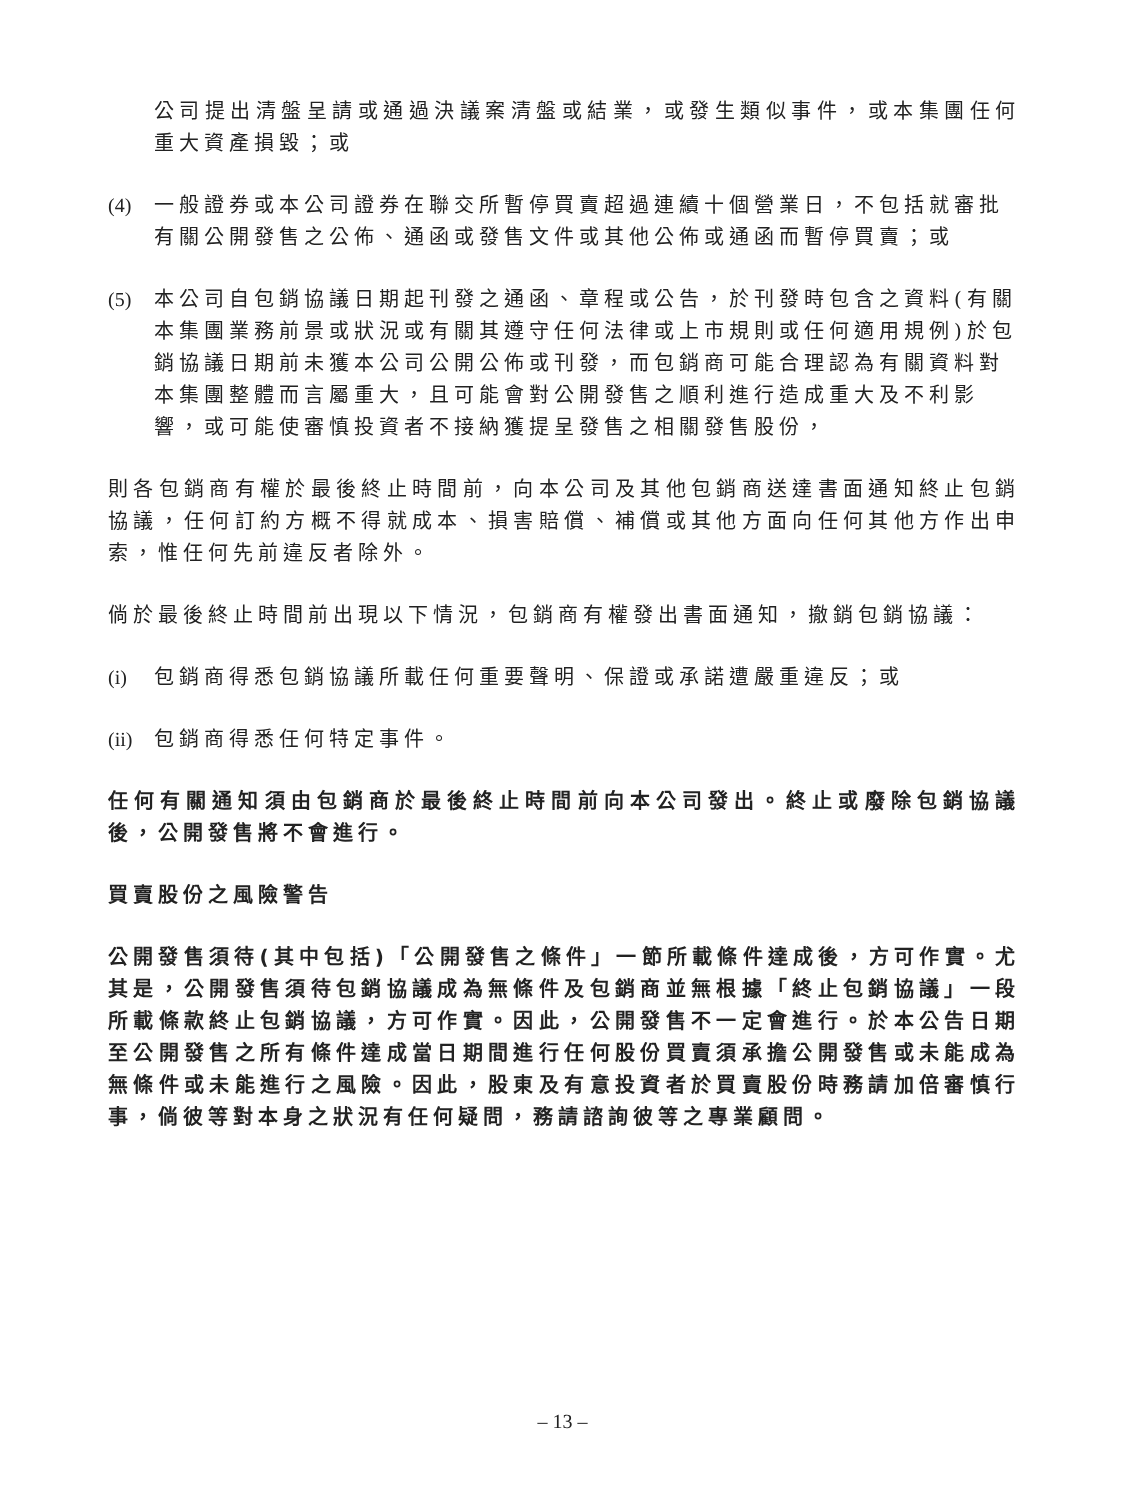公司提出清盤呈請或通過決議案清盤或結業，或發生類似事件，或本集團任何重大資產損毀；或
(4) 一般證券或本公司證券在聯交所暫停買賣超過連續十個營業日，不包括就審批有關公開發售之公佈、通函或發售文件或其他公佈或通函而暫停買賣；或
(5) 本公司自包銷協議日期起刊發之通函、章程或公告，於刊發時包含之資料(有關本集團業務前景或狀況或有關其遵守任何法律或上市規則或任何適用規例)於包銷協議日期前未獲本公司公開公佈或刊發，而包銷商可能合理認為有關資料對本集團整體而言屬重大，且可能會對公開發售之順利進行造成重大及不利影響，或可能使審慎投資者不接納獲提呈發售之相關發售股份，
則各包銷商有權於最後終止時間前，向本公司及其他包銷商送達書面通知終止包銷協議，任何訂約方概不得就成本、損害賠償、補償或其他方面向任何其他方作出申索，惟任何先前違反者除外。
倘於最後終止時間前出現以下情況，包銷商有權發出書面通知，撤銷包銷協議：
(i) 包銷商得悉包銷協議所載任何重要聲明、保證或承諾遭嚴重違反；或
(ii) 包銷商得悉任何特定事件。
任何有關通知須由包銷商於最後終止時間前向本公司發出。終止或廢除包銷協議後，公開發售將不會進行。
買賣股份之風險警告
公開發售須待(其中包括)「公開發售之條件」一節所載條件達成後，方可作實。尤其是，公開發售須待包銷協議成為無條件及包銷商並無根據「終止包銷協議」一段所載條款終止包銷協議，方可作實。因此，公開發售不一定會進行。於本公告日期至公開發售之所有條件達成當日期間進行任何股份買賣須承擔公開發售或未能成為無條件或未能進行之風險。因此，股東及有意投資者於買賣股份時務請加倍審慎行事，倘彼等對本身之狀況有任何疑問，務請諮詢彼等之專業顧問。
– 13 –